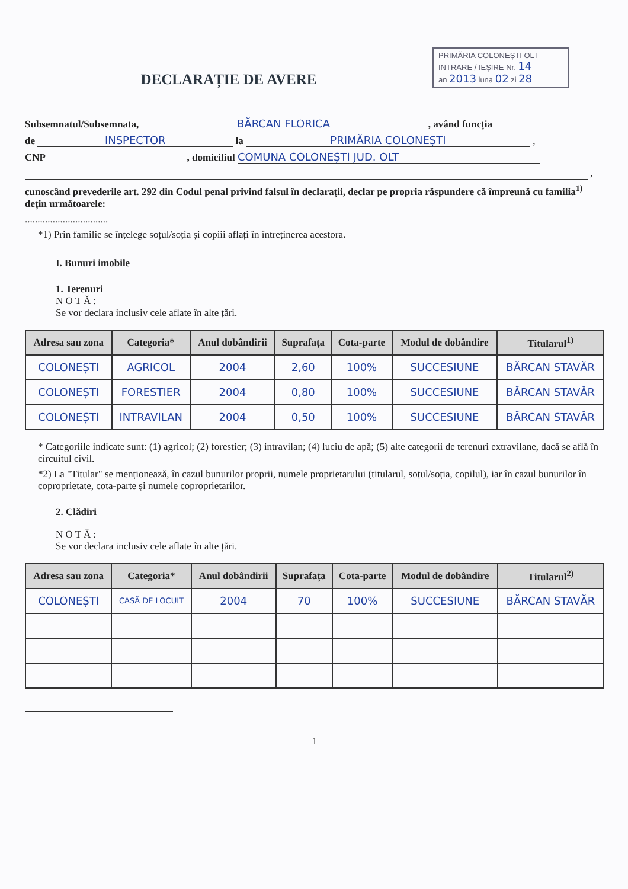PRIMĂRIA COLONEȘTI OLT
INTRARE / IEȘIRE Nr. 14
an 2013 luna 02 zi 28
DECLARAȚIE DE AVERE
Subsemnatul/Subsemnata, BĂRCAN FLORICA , având funcția
de INSPECTOR la PRIMĂRIA COLONEȘTI ,
CNP , domiciliul COMUNA COLONEȘTI JUD. OLT
,
cunoscând prevederile art. 292 din Codul penal privind falsul în declarații, declar pe propria răspundere că împreună cu familia<sup>1)</sup> dețin următoarele:
.................................
*1) Prin familie se înțelege soțul/soția și copiii aflați în întreținerea acestora.
I. Bunuri imobile
1. Terenuri
N O T Ă :
Se vor declara inclusiv cele aflate în alte țări.
| Adresa sau zona | Categoria* | Anul dobândirii | Suprafața | Cota-parte | Modul de dobândire | Titularul<sup>1)</sup> |
| --- | --- | --- | --- | --- | --- | --- |
| COLONEȘTI | AGRICOL | 2004 | 2,60 | 100% | SUCCESIUNE | BĂRCAN STAVĂR |
| COLONEȘTI | FORESTIER | 2004 | 0,80 | 100% | SUCCESIUNE | BĂRCAN STAVĂR |
| COLONEȘTI | INTRAVILAN | 2004 | 0,50 | 100% | SUCCESIUNE | BĂRCAN STAVĂR |
* Categoriile indicate sunt: (1) agricol; (2) forestier; (3) intravilan; (4) luciu de apă; (5) alte categorii de terenuri extravilane, dacă se află în circuitul civil.
*2) La "Titular" se menționează, în cazul bunurilor proprii, numele proprietarului (titularul, soțul/soția, copilul), iar în cazul bunurilor în coproprietate, cota-parte și numele coproprietarilor.
2. Clădiri
N O T Ă :
Se vor declara inclusiv cele aflate în alte țări.
| Adresa sau zona | Categoria* | Anul dobândirii | Suprafața | Cota-parte | Modul de dobândire | Titularul<sup>2)</sup> |
| --- | --- | --- | --- | --- | --- | --- |
| COLONEȘTI | CASĂ DE LOCUIT | 2004 | 70 | 100% | SUCCESIUNE | BĂRCAN STAVĂR |
1